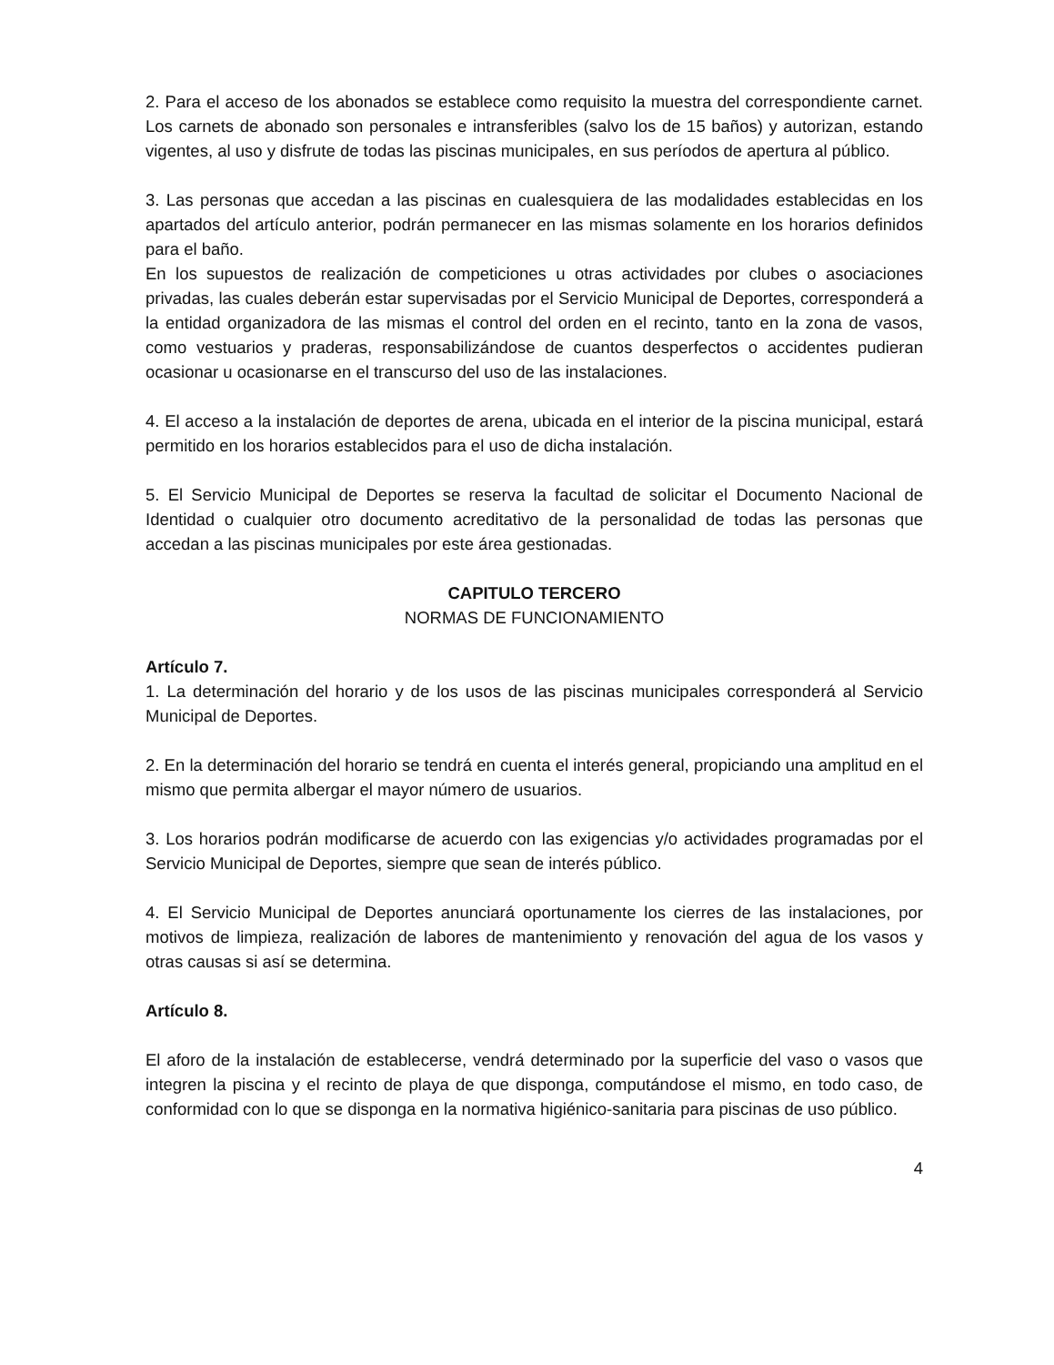2. Para el acceso de los abonados se establece como requisito la muestra del correspondiente carnet. Los carnets de abonado son personales e intransferibles (salvo los de 15 baños) y autorizan, estando vigentes, al uso y disfrute de todas las piscinas municipales, en sus períodos de apertura al público.
3. Las personas que accedan a las piscinas en cualesquiera de las modalidades establecidas en los apartados del artículo anterior, podrán permanecer en las mismas solamente en los horarios definidos para el baño.
En los supuestos de realización de competiciones u otras actividades por clubes o asociaciones privadas, las cuales deberán estar supervisadas por el Servicio Municipal de Deportes, corresponderá a la entidad organizadora de las mismas el control del orden en el recinto, tanto en la zona de vasos, como vestuarios y praderas, responsabilizándose de cuantos desperfectos o accidentes pudieran ocasionar u ocasionarse en el transcurso del uso de las instalaciones.
4. El acceso a la instalación de deportes de arena, ubicada en el interior de la piscina municipal, estará permitido en los horarios establecidos para el uso de dicha instalación.
5. El Servicio Municipal de Deportes se reserva la facultad de solicitar el Documento Nacional de Identidad o cualquier otro documento acreditativo de la personalidad de todas las personas que accedan a las piscinas municipales por este área gestionadas.
CAPITULO TERCERO
NORMAS DE FUNCIONAMIENTO
Artículo 7.
1. La determinación del horario y de los usos de las piscinas municipales corresponderá al Servicio Municipal de Deportes.
2. En la determinación del horario se tendrá en cuenta el interés general, propiciando una amplitud en el mismo que permita albergar el mayor número de usuarios.
3. Los horarios podrán modificarse de acuerdo con las exigencias y/o actividades programadas por el Servicio Municipal de Deportes, siempre que sean de interés público.
4. El Servicio Municipal de Deportes anunciará oportunamente los cierres de las instalaciones, por motivos de limpieza, realización de labores de mantenimiento y renovación del agua de los vasos y otras causas si así se determina.
Artículo 8.
El aforo de la instalación de establecerse, vendrá determinado por la superficie del vaso o vasos que integren la piscina y el recinto de playa de que disponga, computándose el mismo, en todo caso, de conformidad con lo que se disponga en la normativa higiénico-sanitaria para piscinas de uso público.
4